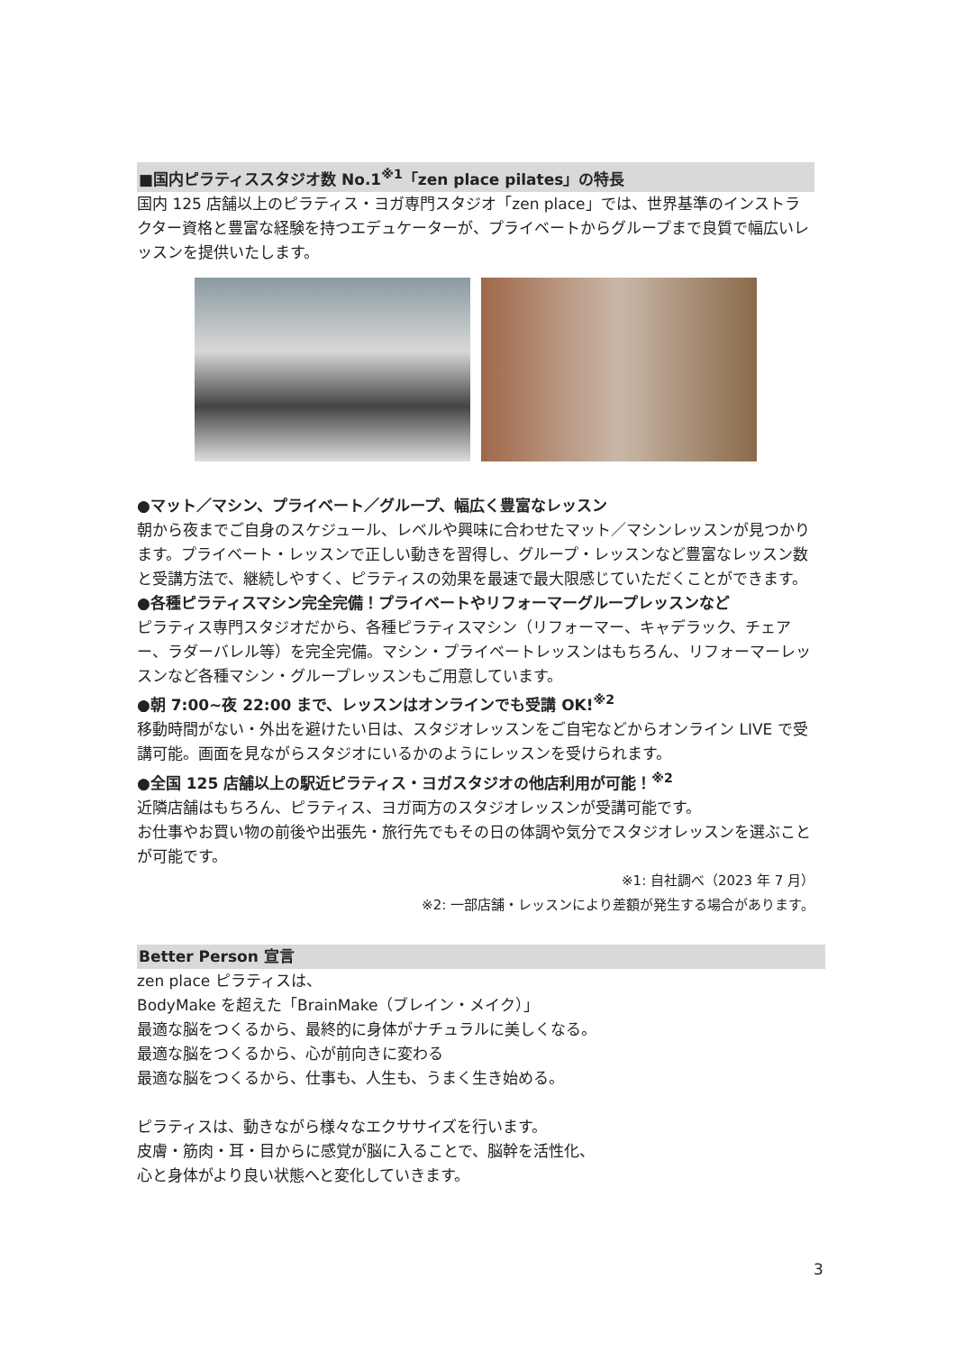■国内ピラティススタジオ数 No.1<sup>※1</sup>「zen place pilates」の特長
国内 125 店舗以上のピラティス・ヨガ専門スタジオ「zen place」では、世界基準のインストラクター資格と豊富な経験を持つエデュケーターが、プライベートからグループまで良質で幅広いレッスンを提供いたします。
●マット／マシン、プライベート／グループ、幅広く豊富なレッスン
朝から夜までご自身のスケジュール、レベルや興味に合わせたマット／マシンレッスンが見つかります。プライベート・レッスンで正しい動きを習得し、グループ・レッスンなど豊富なレッスン数と受講方法で、継続しやすく、ピラティスの効果を最速で最大限感じていただくことができます。
●各種ピラティスマシン完全完備！プライベートやリフォーマーグループレッスンなど
ピラティス専門スタジオだから、各種ピラティスマシン（リフォーマー、キャデラック、チェアー、ラダーバレル等）を完全完備。マシン・プライベートレッスンはもちろん、リフォーマーレッスンなど各種マシン・グループレッスンもご用意しています。
●朝 7:00~夜 22:00 まで、レッスンはオンラインでも受講 OK!<sup>※2</sup>
移動時間がない・外出を避けたい日は、スタジオレッスンをご自宅などからオンライン LIVE で受講可能。画面を見ながらスタジオにいるかのようにレッスンを受けられます。
●全国 125 店舗以上の駅近ピラティス・ヨガスタジオの他店利用が可能！<sup>※2</sup>
近隣店舗はもちろん、ピラティス、ヨガ両方のスタジオレッスンが受講可能です。
お仕事やお買い物の前後や出張先・旅行先でもその日の体調や気分でスタジオレッスンを選ぶことが可能です。
※1: 自社調べ（2023 年 7 月）
※2: 一部店舗・レッスンにより差額が発生する場合があります。
Better Person 宣言
zen place ピラティスは、
BodyMake を超えた「BrainMake（ブレイン・メイク）」
最適な脳をつくるから、最終的に身体がナチュラルに美しくなる。
最適な脳をつくるから、心が前向きに変わる
最適な脳をつくるから、仕事も、人生も、うまく生き始める。
ピラティスは、動きながら様々なエクササイズを行います。
皮膚・筋肉・耳・目からに感覚が脳に入ることで、脳幹を活性化、
心と身体がより良い状態へと変化していきます。
3